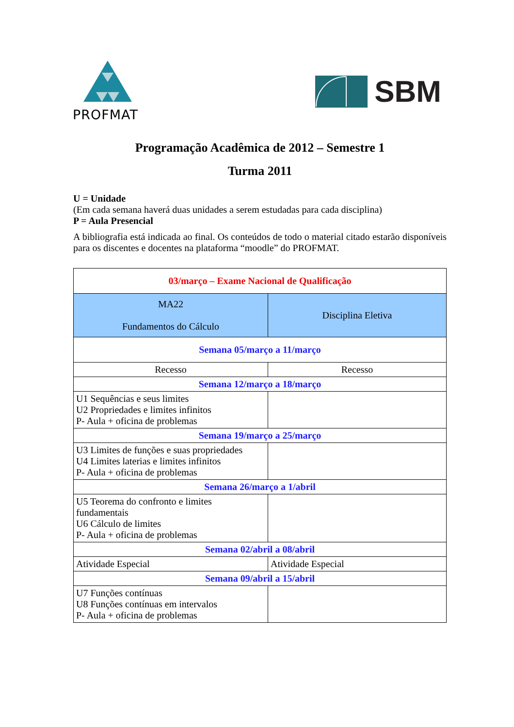PROFMAT
SBM
Programação Acadêmica de 2012 – Semestre 1
Turma 2011
U = Unidade
(Em cada semana haverá duas unidades a serem estudadas para cada disciplina)
P = Aula Presencial
A bibliografia está indicada ao final. Os conteúdos de todo o material citado estarão disponíveis para os discentes e docentes na plataforma “moodle” do PROFMAT.
| 03/março – Exame Nacional de Qualificação | |
| MA22 Fundamentos do Cálculo | Disciplina Eletiva |
| Semana 05/março a 11/março | |
| Recesso | Recesso |
| Semana 12/março a 18/março | |
| U1 Sequências e seus limites U2 Propriedades e limites infinitos P- Aula + oficina de problemas | |
| Semana 19/março a 25/março | |
| U3 Limites de funções e suas propriedades U4 Limites laterias e limites infinitos P- Aula + oficina de problemas | |
| Semana 26/março a 1/abril | |
| U5 Teorema do confronto e limites fundamentais U6 Cálculo de limites P- Aula + oficina de problemas | |
| Semana 02/abril a 08/abril | |
| Atividade Especial | Atividade Especial |
| Semana 09/abril a 15/abril | |
| U7 Funções contínuas U8 Funções contínuas em intervalos P- Aula + oficina de problemas | |